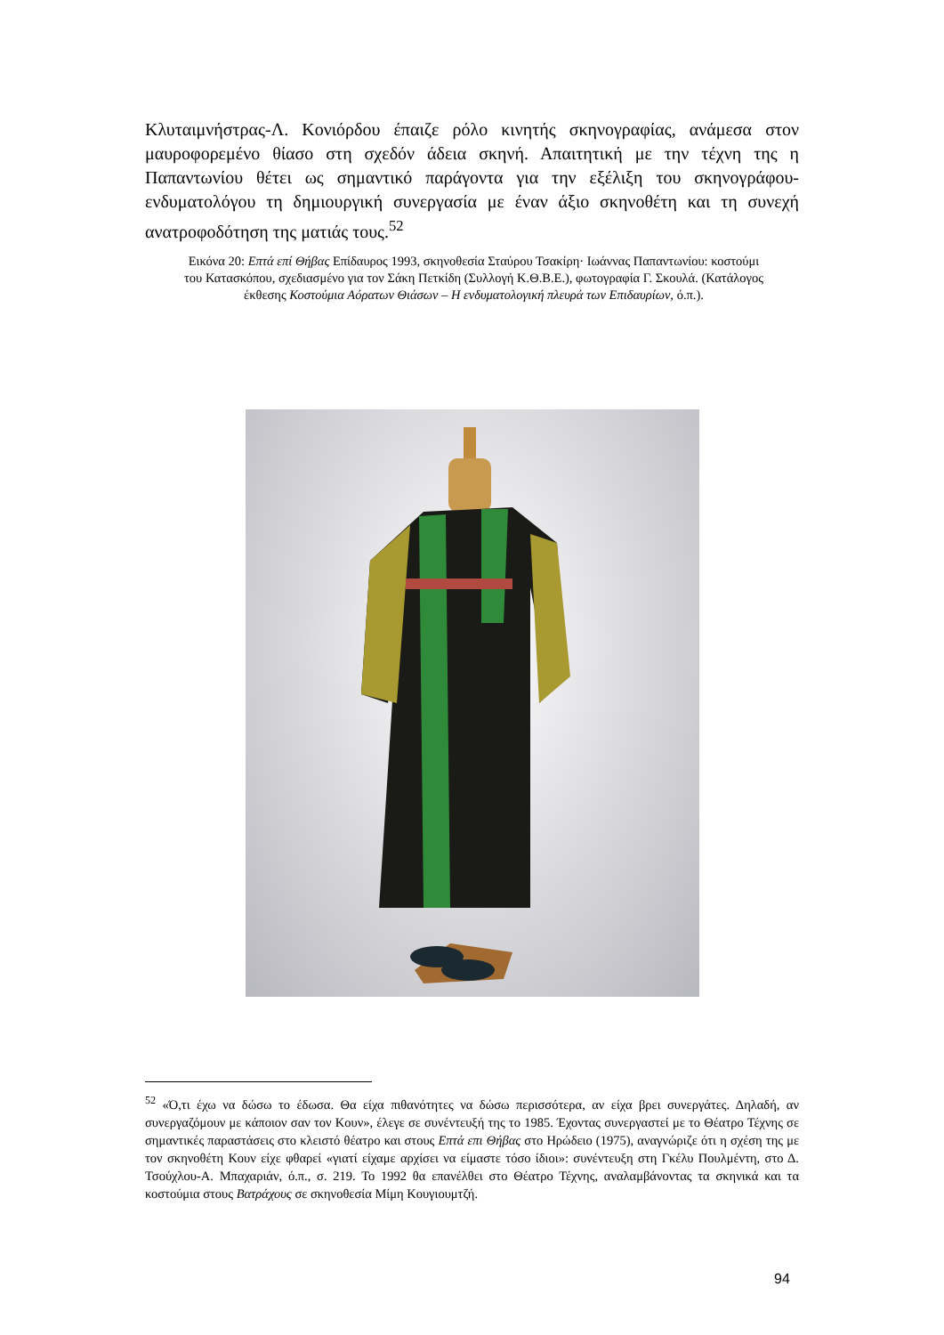Κλυταιμνήστρας-Λ. Κονιόρδου έπαιζε ρόλο κινητής σκηνογραφίας, ανάμεσα στον μαυροφορεμένο θίασο στη σχεδόν άδεια σκηνή. Απαιτητική με την τέχνη της η Παπαντωνίου θέτει ως σημαντικό παράγοντα για την εξέλιξη του σκηνογράφου-ενδυματολόγου τη δημιουργική συνεργασία με έναν άξιο σκηνοθέτη και τη συνεχή ανατροφοδότηση της ματιάς τους.<sup>52</sup>
Εικόνα 20: Επτά επί Θήβας Επίδαυρος 1993, σκηνοθεσία Σταύρου Τσακίρη· Ιωάννας Παπαντωνίου: κοστούμι του Κατασκόπου, σχεδιασμένο για τον Σάκη Πετκίδη (Συλλογή Κ.Θ.Β.Ε.), φωτογραφία Γ. Σκουλά. (Κατάλογος έκθεσης Κοστούμια Αόρατων Θιάσων – Η ενδυματολογική πλευρά των Επιδαυρίων, ό.π.).
<sup>52</sup> «Ό,τι έχω να δώσω το έδωσα. Θα είχα πιθανότητες να δώσω περισσότερα, αν είχα βρει συνεργάτες. Δηλαδή, αν συνεργαζόμουν με κάποιον σαν τον Κουν», έλεγε σε συνέντευξή της το 1985. Έχοντας συνεργαστεί με το Θέατρο Τέχνης σε σημαντικές παραστάσεις στο κλειστό θέατρο και στους Επτά επι Θήβας στο Ηρώδειο (1975), αναγνώριζε ότι η σχέση της με τον σκηνοθέτη Κουν είχε φθαρεί «γιατί είχαμε αρχίσει να είμαστε τόσο ίδιοι»: συνέντευξη στη Γκέλυ Πουλμέντη, στο Δ. Τσούχλου-Α. Μπαχαριάν, ό.π., σ. 219. Το 1992 θα επανέλθει στο Θέατρο Τέχνης, αναλαμβάνοντας τα σκηνικά και τα κοστούμια στους Βατράχους σε σκηνοθεσία Μίμη Κουγιουμτζή.
94